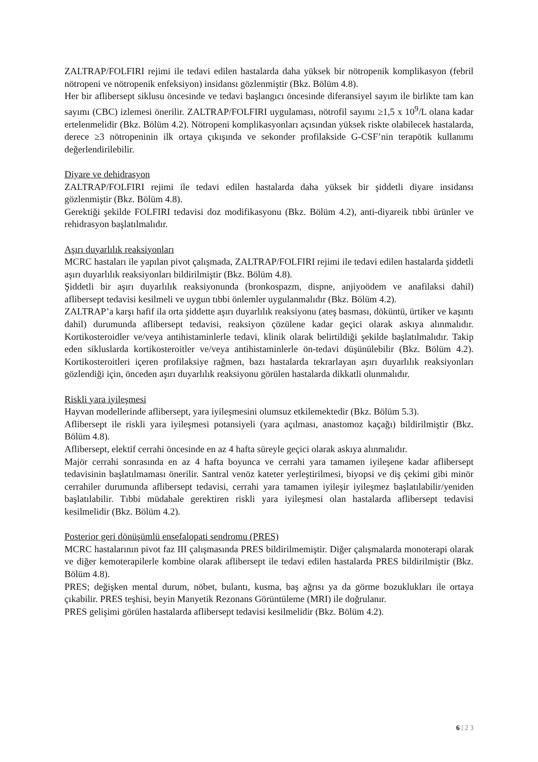ZALTRAP/FOLFIRI rejimi ile tedavi edilen hastalarda daha yüksek bir nötropenik komplikasyon (febril nötropeni ve nötropenik enfeksiyon) insidansı gözlenmiştir (Bkz. Bölüm 4.8).
Her bir aflibersept siklusu öncesinde ve tedavi başlangıcı öncesinde diferansiyel sayım ile birlikte tam kan sayımı (CBC) izlemesi önerilir. ZALTRAP/FOLFIRI uygulaması, nötrofil sayımı ≥1,5 x 10<sup>9</sup>/L olana kadar ertelenmelidir (Bkz. Bölüm 4.2). Nötropeni komplikasyonları açısından yüksek riskte olabilecek hastalarda, derece ≥3 nötropeninin ilk ortaya çıkışında ve sekonder profilakside G-CSF’nin terapötik kullanımı değerlendirilebilir.
Diyare ve dehidrasyon
ZALTRAP/FOLFIRI rejimi ile tedavi edilen hastalarda daha yüksek bir şiddetli diyare insidansı gözlenmiştir (Bkz. Bölüm 4.8).
Gerektiği şekilde FOLFIRI tedavisi doz modifikasyonu (Bkz. Bölüm 4.2), anti-diyareik tıbbi ürünler ve rehidrasyon başlatılmalıdır.
Aşırı duyarlılık reaksiyonları
MCRC hastaları ile yapılan pivot çalışmada, ZALTRAP/FOLFIRI rejimi ile tedavi edilen hastalarda şiddetli aşırı duyarlılık reaksiyonları bildirilmiştir (Bkz. Bölüm 4.8).
Şiddetli bir aşırı duyarlılık reaksiyonunda (bronkospazm, dispne, anjiyoödem ve anafilaksi dahil) aflibersept tedavisi kesilmeli ve uygun tıbbi önlemler uygulanmalıdır (Bkz. Bölüm 4.2).
ZALTRAP’a karşı hafif ila orta şiddette aşırı duyarlılık reaksiyonu (ateş basması, döküntü, ürtiker ve kaşıntı dahil) durumunda aflibersept tedavisi, reaksiyon çözülene kadar geçici olarak askıya alınmalıdır. Kortikosteroidler ve/veya antihistaminlerle tedavi, klinik olarak belirtildiği şekilde başlatılmalıdır. Takip eden sikluslarda kortikosteroitler ve/veya antihistaminlerle ön-tedavi düşünülebilir (Bkz. Bölüm 4.2). Kortikosteroitleri içeren profilaksiye rağmen, bazı hastalarda tekrarlayan aşırı duyarlılık reaksiyonları gözlendiği için, önceden aşırı duyarlılık reaksiyonu görülen hastalarda dikkatli olunmalıdır.
Riskli yara iyileşmesi
Hayvan modellerinde aflibersept, yara iyileşmesini olumsuz etkilemektedir (Bkz. Bölüm 5.3).
Aflibersept ile riskli yara iyileşmesi potansiyeli (yara açılması, anastomoz kaçağı) bildirilmiştir (Bkz. Bölüm 4.8).
Aflibersept, elektif cerrahi öncesinde en az 4 hafta süreyle geçici olarak askıya alınmalıdır.
Majör cerrahi sonrasında en az 4 hafta boyunca ve cerrahi yara tamamen iyileşene kadar aflibersept tedavisinin başlatılmaması önerilir. Santral venöz kateter yerleştirilmesi, biyopsi ve diş çekimi gibi minör cerrahiler durumunda aflibersept tedavisi, cerrahi yara tamamen iyileşir iyileşmez başlatılabilir/yeniden başlatılabilir. Tıbbi müdahale gerektiren riskli yara iyileşmesi olan hastalarda aflibersept tedavisi kesilmelidir (Bkz. Bölüm 4.2).
Posterior geri dönüşümlü ensefalopati sendromu (PRES)
MCRC hastalarının pivot faz III çalışmasında PRES bildirilmemiştir. Diğer çalışmalarda monoterapi olarak ve diğer kemoterapilerle kombine olarak aflibersept ile tedavi edilen hastalarda PRES bildirilmiştir (Bkz. Bölüm 4.8).
PRES; değişken mental durum, nöbet, bulantı, kusma, baş ağrısı ya da görme bozuklukları ile ortaya çıkabilir. PRES teşhisi, beyin Manyetik Rezonans Görüntüleme (MRI) ile doğrulanır.
PRES gelişimi görülen hastalarda aflibersept tedavisi kesilmelidir (Bkz. Bölüm 4.2).
6 | 2 3